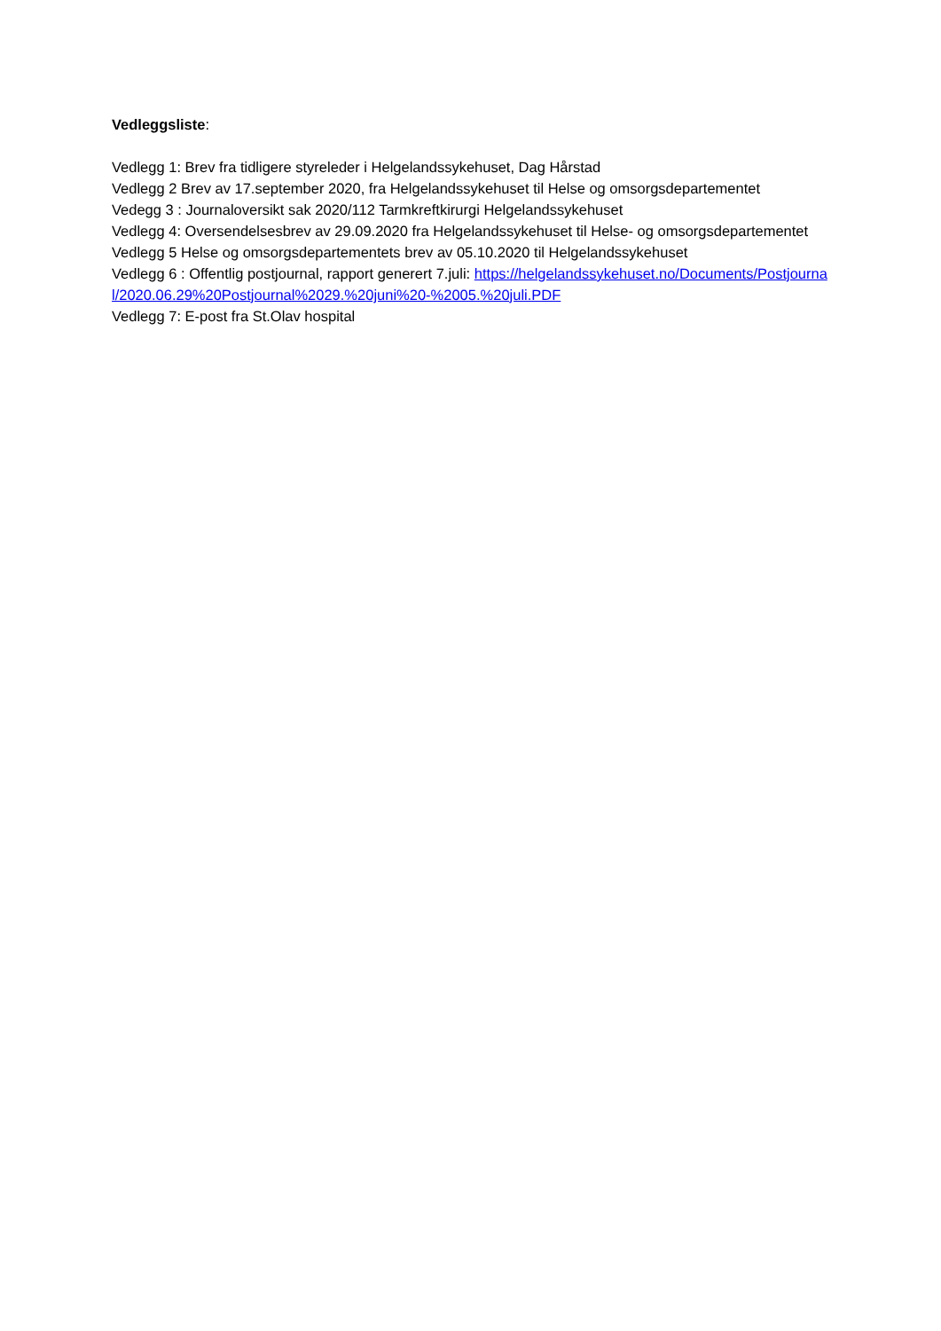Vedleggsliste:
Vedlegg 1: Brev fra tidligere styreleder i Helgelandssykehuset, Dag Hårstad
Vedlegg 2 Brev av 17.september 2020, fra Helgelandssykehuset til Helse og omsorgsdepartementet
Vedegg 3 : Journaloversikt sak 2020/112 Tarmkreftkirurgi Helgelandssykehuset
Vedlegg 4: Oversendelsesbrev av 29.09.2020 fra Helgelandssykehuset til Helse- og omsorgsdepartementet
Vedlegg 5 Helse og omsorgsdepartementets brev av 05.10.2020 til Helgelandssykehuset
Vedlegg 6 : Offentlig postjournal, rapport generert 7.juli: https://helgelandssykehuset.no/Documents/Postjournal/2020.06.29%20Postjournal%2029.%20juni%20-%2005.%20juli.PDF
Vedlegg 7: E-post fra St.Olav hospital